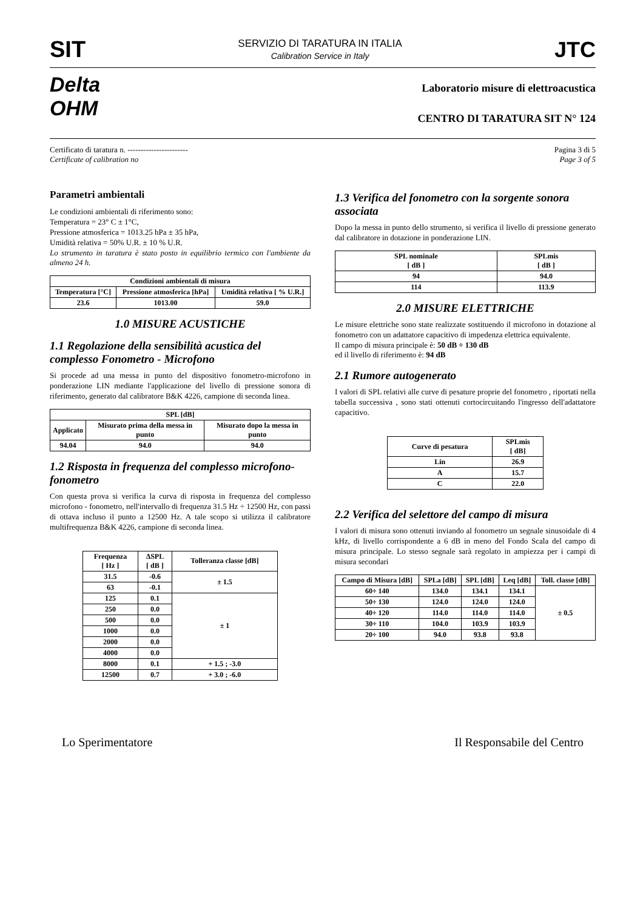SIT
SERVIZIO DI TARATURA IN ITALIA
Calibration Service in Italy
JTC
Delta
OHM
Laboratorio misure di elettroacustica
CENTRO DI TARATURA SIT N° 124
Certificato di taratura n. -----------------------
Certificate of calibration no
Pagina 3 di 5
Page 3 of 5
Parametri ambientali
Le condizioni ambientali di riferimento sono:
Temperatura = 23° C ± 1°C,
Pressione atmosferica = 1013.25 hPa ± 35 hPa,
Umidità relativa = 50% U.R. ± 10 % U.R.
Lo strumento in taratura è stato posto in equilibrio termico con l'ambiente da almeno 24 h.
| Condizioni ambientali di misura | | |
| --- | --- | --- |
| Temperatura [°C] | Pressione atmosferica [hPa] | Umidità relativa [ % U.R.] |
| 23.6 | 1013.00 | 59.0 |
1.0 MISURE ACUSTICHE
1.1 Regolazione della sensibilità acustica del complesso Fonometro - Microfono
Si procede ad una messa in punto del dispositivo fonometro-microfono in ponderazione LIN mediante l'applicazione del livello di pressione sonora di riferimento, generato dal calibratore B&K 4226, campione di seconda linea.
| SPL [dB] | | |
| --- | --- | --- |
| Applicato | Misurato prima della messa in punto | Misurato dopo la messa in punto |
| 94.04 | 94.0 | 94.0 |
1.2 Risposta in frequenza del complesso microfono-fonometro
Con questa prova si verifica la curva di risposta in frequenza del complesso microfono - fonometro, nell'intervallo di frequenza 31.5 Hz ÷ 12500 Hz, con passi di ottava incluso il punto a 12500 Hz. A tale scopo si utilizza il calibratore multifrequenza B&K 4226, campione di seconda linea.
| Frequenza [ Hz ] | ΔSPL [ dB ] | Tolleranza classe [dB] |
| --- | --- | --- |
| 31.5 | -0.6 | ± 1.5 |
| 63 | -0.1 | |
| 125 | 0.1 | ± 1 |
| 250 | 0.0 | |
| 500 | 0.0 | |
| 1000 | 0.0 | |
| 2000 | 0.0 | |
| 4000 | 0.0 | |
| 8000 | 0.1 | + 1.5 ; -3.0 |
| 12500 | 0.7 | + 3.0 ; -6.0 |
1.3 Verifica del fonometro con la sorgente sonora associata
Dopo la messa in punto dello strumento, si verifica il livello di pressione generato dal calibratore in dotazione in ponderazione LIN.
| SPL nominale [ dB ] | SPLmis [ dB ] |
| --- | --- |
| 94 | 94.0 |
| 114 | 113.9 |
2.0 MISURE ELETTRICHE
Le misure elettriche sono state realizzate sostituendo il microfono in dotazione al fonometro con un adattatore capacitivo di impedenza elettrica equivalente.
Il campo di misura principale è: 50 dB ÷ 130 dB
ed il livello di riferimento è: 94 dB
2.1 Rumore autogenerato
I valori di SPL relativi alle curve di pesature proprie del fonometro , riportati nella tabella successiva , sono stati ottenuti cortocircuitando l'ingresso dell'adattatore capacitivo.
| Curve di pesatura | SPLmis [ dB] |
| --- | --- |
| Lin | 26.9 |
| A | 15.7 |
| C | 22.0 |
2.2 Verifica del selettore del campo di misura
I valori di misura sono ottenuti inviando al fonometro un segnale sinusoidale di 4 kHz, di livello corrispondente a 6 dB in meno del Fondo Scala del campo di misura principale. Lo stesso segnale sarà regolato in ampiezza per i campi di misura secondari
| Campo di Misura [dB] | SPLa [dB] | SPL [dB] | Leq [dB] | Toll. classe [dB] |
| --- | --- | --- | --- | --- |
| 60÷ 140 | 134.0 | 134.1 | 134.1 | ± 0.5 |
| 50÷ 130 | 124.0 | 124.0 | 124.0 | |
| 40÷ 120 | 114.0 | 114.0 | 114.0 | |
| 30÷ 110 | 104.0 | 103.9 | 103.9 | |
| 20÷ 100 | 94.0 | 93.8 | 93.8 | |
Lo Sperimentatore Il Responsabile del Centro